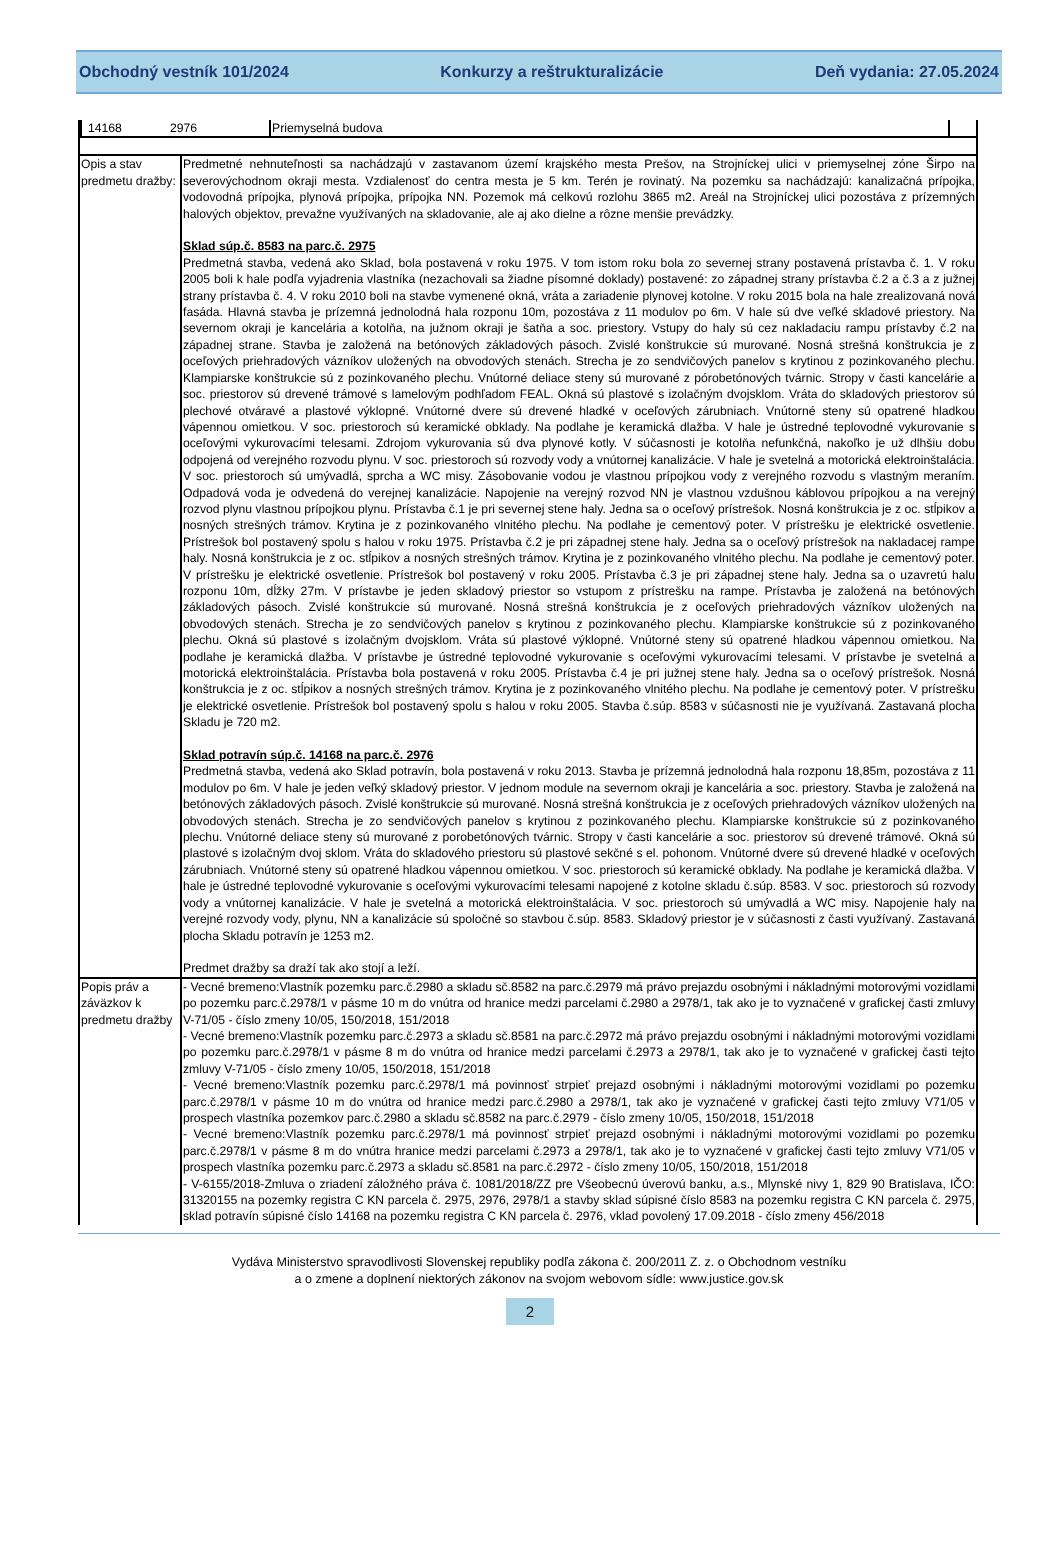Obchodný vestník 101/2024 Konkurzy a reštrukturalizácie Deň vydania: 27.05.2024
| / 14168 / 2976 / Priemyselná budova / / | |
| Opis a stav predmetu dražby: | Predmetné nehnuteľnosti sa nachádzajú v zastavanom území krajského mesta Prešov, na Strojníckej ulici v priemyselnej zóne Širpo na severovýchodnom okraji mesta. Vzdialenosť do centra mesta je 5 km. Terén je rovinatý. Na pozemku sa nachádzajú: kanalizačná prípojka, vodovodná prípojka, plynová prípojka, prípojka NN. Pozemok má celkovú rozlohu 3865 m2. Areál na Strojníckej ulici pozostáva z prízemných halových objektov, prevažne využívaných na skladovanie, ale aj ako dielne a rôzne menšie prevádzky. Sklad súp.č. 8583 na parc.č. 2975 Predmetná stavba, vedená ako Sklad, bola postavená v roku 1975. V tom istom roku bola zo severnej strany postavená prístavba č. 1. V roku 2005 boli k hale podľa vyjadrenia vlastníka (nezachovali sa žiadne písomné doklady) postavené: zo západnej strany prístavba č.2 a č.3 a z južnej strany prístavba č. 4. V roku 2010 boli na stavbe vymenené okná, vráta a zariadenie plynovej kotolne. V roku 2015 bola na hale zrealizovaná nová fasáda. Hlavná stavba je prízemná jednolodná hala rozponu 10m, pozostáva z 11 modulov po 6m. V hale sú dve veľké skladové priestory. Na severnom okraji je kancelária a kotolňa, na južnom okraji je šatňa a soc. priestory. Vstupy do haly sú cez nakladaciu rampu prístavby č.2 na západnej strane. Stavba je založená na betónových základových pásoch. Zvislé konštrukcie sú murované. Nosná strešná konštrukcia je z oceľových priehradových vázníkov uložených na obvodových stenách. Strecha je zo sendvičových panelov s krytinou z pozinkovaného plechu. Klampiarske konštrukcie sú z pozinkovaného plechu. Vnútorné deliace steny sú murované z pórobetónových tvárnic. Stropy v časti kancelárie a soc. priestorov sú drevené trámové s lamelovým podhľadom FEAL. Okná sú plastové s izolačným dvojsklom. Vráta do skladových priestorov sú plechové otváravé a plastové výklopné. Vnútorné dvere sú drevené hladké v oceľových zárubniach. Vnútorné steny sú opatrené hladkou vápennou omietkou. V soc. priestoroch sú keramické obklady. Na podlahe je keramická dlažba. V hale je ústredné teplovodné vykurovanie s oceľovými vykurovacími telesami. Zdrojom vykurovania sú dva plynové kotly. V súčasnosti je kotolňa nefunkčná, nakoľko je už dlhšiu dobu odpojená od verejného rozvodu plynu. V soc. priestoroch sú rozvody vody a vnútornej kanalizácie. V hale je svetelná a motorická elektroinštalácia. V soc. priestoroch sú umývadlá, sprcha a WC misy. Zásobovanie vodou je vlastnou prípojkou vody z verejného rozvodu s vlastným meraním. Odpadová voda je odvedená do verejnej kanalizácie. Napojenie na verejný rozvod NN je vlastnou vzdušnou káblovou prípojkou a na verejný rozvod plynu vlastnou prípojkou plynu. Prístavba č.1 je pri severnej stene haly. Jedna sa o oceľový prístrešok. Nosná konštrukcia je z oc. stĺpikov a nosných strešných trámov. Krytina je z pozinkovaného vlnitého plechu. Na podlahe je cementový poter. V prístrešku je elektrické osvetlenie. Prístrešok bol postavený spolu s halou v roku 1975. Prístavba č.2 je pri západnej stene haly. Jedna sa o oceľový prístrešok na nakladacej rampe haly. Nosná konštrukcia je z oc. stĺpikov a nosných strešných trámov. Krytina je z pozinkovaného vlnitého plechu. Na podlahe je cementový poter. V prístrešku je elektrické osvetlenie. Prístrešok bol postavený v roku 2005. Prístavba č.3 je pri západnej stene haly. Jedna sa o uzavretú halu rozponu 10m, dĺžky 27m. V prístavbe je jeden skladový priestor so vstupom z prístrešku na rampe. Prístavba je založená na betónových základových pásoch. Zvislé konštrukcie sú murované. Nosná strešná konštrukcia je z oceľových priehradových vázníkov uložených na obvodových stenách. Strecha je zo sendvičových panelov s krytinou z pozinkovaného plechu. Klampiarske konštrukcie sú z pozinkovaného plechu. Okná sú plastové s izolačným dvojsklom. Vráta sú plastové výklopné. Vnútorné steny sú opatrené hladkou vápennou omietkou. Na podlahe je keramická dlažba. V prístavbe je ústredné teplovodné vykurovanie s oceľovými vykurovacími telesami. V prístavbe je svetelná a motorická elektroinštalácia. Prístavba bola postavená v roku 2005. Prístavba č.4 je pri južnej stene haly. Jedna sa o oceľový prístrešok. Nosná konštrukcia je z oc. stĺpikov a nosných strešných trámov. Krytina je z pozinkovaného vlnitého plechu. Na podlahe je cementový poter. V prístrešku je elektrické osvetlenie. Prístrešok bol postavený spolu s halou v roku 2005. Stavba č.súp. 8583 v súčasnosti nie je využívaná. Zastavaná plocha Skladu je 720 m2. Sklad potravín súp.č. 14168 na parc.č. 2976 Predmetná stavba, vedená ako Sklad potravín, bola postavená v roku 2013. Stavba je prízemná jednolodná hala rozponu 18,85m, pozostáva z 11 modulov po 6m. V hale je jeden veľký skladový priestor. V jednom module na severnom okraji je kancelária a soc. priestory. Stavba je založená na betónových základových pásoch. Zvislé konštrukcie sú murované. Nosná strešná konštrukcia je z oceľových priehradových vázníkov uložených na obvodových stenách. Strecha je zo sendvičových panelov s krytinou z pozinkovaného plechu. Klampiarske konštrukcie sú z pozinkovaného plechu. Vnútorné deliace steny sú murované z porobetónových tvárnic. Stropy v časti kancelárie a soc. priestorov sú drevené trámové. Okná sú plastové s izolačným dvoj sklom. Vráta do skladového priestoru sú plastové sekčné s el. pohonom. Vnútorné dvere sú drevené hladké v oceľových zárubniach. Vnútorné steny sú opatrené hladkou vápennou omietkou. V soc. priestoroch sú keramické obklady. Na podlahe je keramická dlažba. V hale je ústredné teplovodné vykurovanie s oceľovými vykurovacími telesami napojené z kotolne skladu č.súp. 8583. V soc. priestoroch sú rozvody vody a vnútornej kanalizácie. V hale je svetelná a motorická elektroinštalácia. V soc. priestoroch sú umývadlá a WC misy. Napojenie haly na verejné rozvody vody, plynu, NN a kanalizácie sú spoločné so stavbou č.súp. 8583. Skladový priestor je v súčasnosti z časti využívaný. Zastavaná plocha Skladu potravín je 1253 m2. Predmet dražby sa draží tak ako stojí a leží. |
| Popis práv a záväzkov k predmetu dražby | - Vecné bremeno:Vlastník pozemku parc.č.2980 a skladu sč.8582 na parc.č.2979 má právo prejazdu osobnými i nákladnými motorovými vozidlami po pozemku parc.č.2978/1 v pásme 10 m do vnútra od hranice medzi parcelami č.2980 a 2978/1, tak ako je to vyznačené v grafickej časti zmluvy V-71/05 - číslo zmeny 10/05, 150/2018, 151/2018 - Vecné bremeno:Vlastník pozemku parc.č.2973 a skladu sč.8581 na parc.č.2972 má právo prejazdu osobnými i nákladnými motorovými vozidlami po pozemku parc.č.2978/1 v pásme 8 m do vnútra od hranice medzi parcelami č.2973 a 2978/1, tak ako je to vyznačené v grafickej časti tejto zmluvy V-71/05 - číslo zmeny 10/05, 150/2018, 151/2018 - Vecné bremeno:Vlastník pozemku parc.č.2978/1 má povinnosť strpieť prejazd osobnými i nákladnými motorovými vozidlami po pozemku parc.č.2978/1 v pásme 10 m do vnútra od hranice medzi parc.č.2980 a 2978/1, tak ako je vyznačené v grafickej časti tejto zmluvy V71/05 v prospech vlastníka pozemkov parc.č.2980 a skladu sč.8582 na parc.č.2979 - číslo zmeny 10/05, 150/2018, 151/2018 - Vecné bremeno:Vlastník pozemku parc.č.2978/1 má povinnosť strpieť prejazd osobnými i nákladnými motorovými vozidlami po pozemku parc.č.2978/1 v pásme 8 m do vnútra hranice medzi parcelami č.2973 a 2978/1, tak ako je to vyznačené v grafickej časti tejto zmluvy V71/05 v prospech vlastníka pozemku parc.č.2973 a skladu sč.8581 na parc.č.2972 - číslo zmeny 10/05, 150/2018, 151/2018 - V-6155/2018-Zmluva o zriadení záložného práva č. 1081/2018/ZZ pre Všeobecnú úverovú banku, a.s., Mlynské nivy 1, 829 90 Bratislava, IČO: 31320155 na pozemky registra C KN parcela č. 2975, 2976, 2978/1 a stavby sklad súpisné číslo 8583 na pozemku registra C KN parcela č. 2975, sklad potravín súpisné číslo 14168 na pozemku registra C KN parcela č. 2976, vklad povolený 17.09.2018 - číslo zmeny 456/2018 |
Vydáva Ministerstvo spravodlivosti Slovenskej republiky podľa zákona č. 200/2011 Z. z. o Obchodnom vestníku
a o zmene a doplnení niektorých zákonov na svojom webovom sídle: www.justice.gov.sk
2